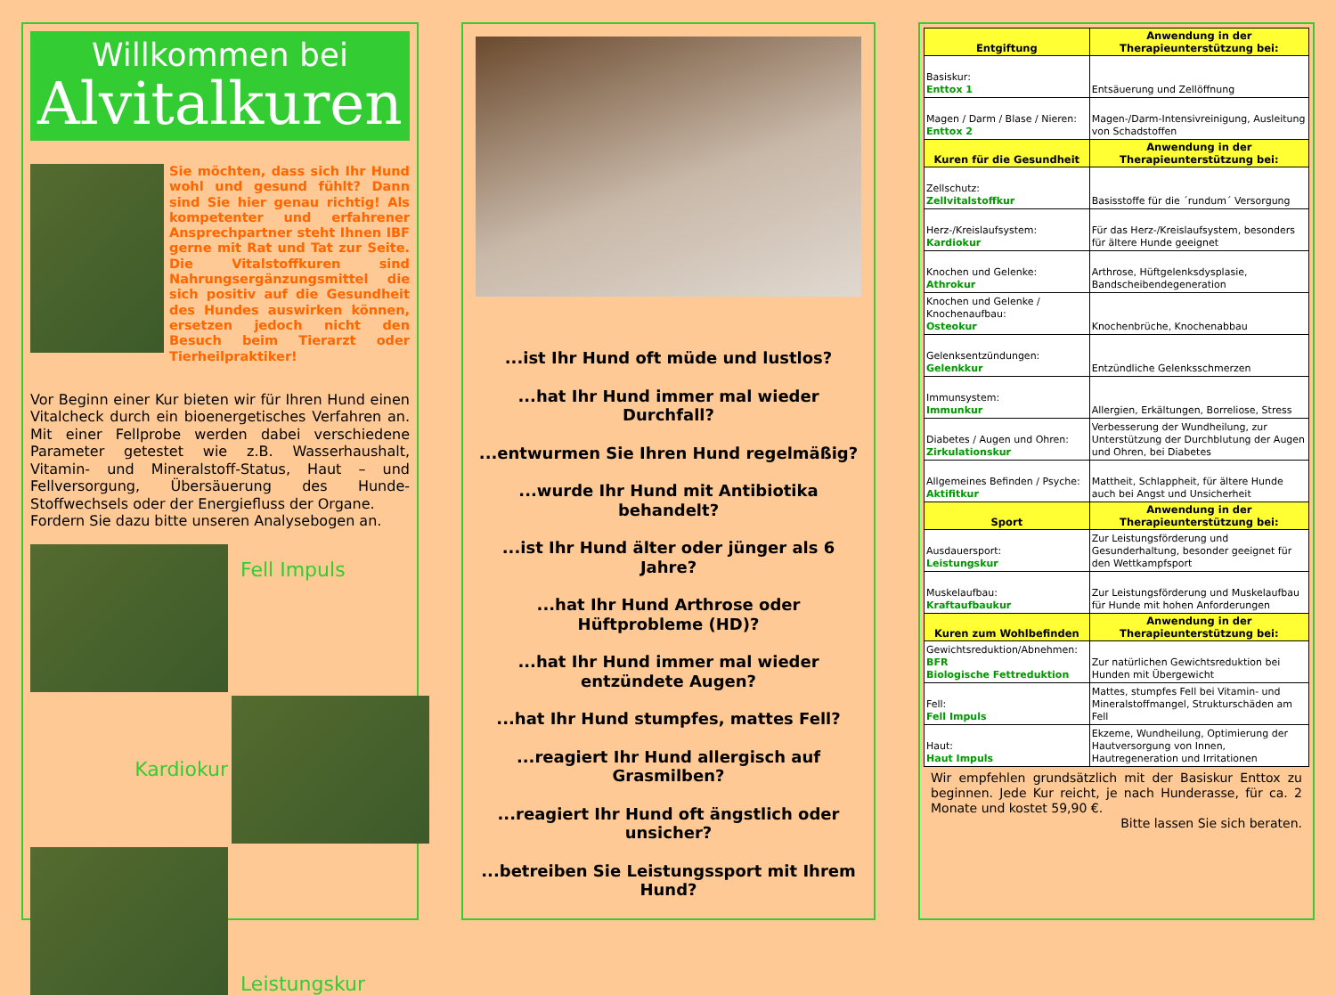Willkommen bei
Alvitalkuren
Sie möchten, dass sich Ihr Hund wohl und gesund fühlt? Dann sind Sie hier genau richtig! Als kompetenter und erfahrener Ansprechpartner steht Ihnen IBF gerne mit Rat und Tat zur Seite. Die Vitalstoffkuren sind Nahrungs­ergänzungsmittel die sich positiv auf die Gesundheit des Hundes auswirken können, ersetzen jedoch nicht den Besuch beim Tierarzt oder Tierheilpraktiker!
Vor Beginn einer Kur bieten wir für Ihren Hund einen Vitalcheck durch ein bioenergetisches Verfahren an. Mit einer Fellprobe werden dabei verschiedene Parameter getestet wie z.B. Wasserhaushalt, Vitamin- und Mineralstoff-Status, Haut – und Fellversorgung, Übersäuerung des Hunde-Stoffwechsels oder der Energiefluss der Organe.
Fordern Sie dazu bitte unseren Analysebogen an.
Fell Impuls
Kardiokur
Leistungskur
...ist Ihr Hund oft müde und lustlos?
...hat Ihr Hund immer mal wieder Durchfall?
...entwurmen Sie Ihren Hund regelmäßig?
...wurde Ihr Hund mit Antibiotika behandelt?
...ist Ihr Hund älter oder jünger als 6 Jahre?
...hat Ihr Hund Arthrose oder Hüftprobleme (HD)?
...hat Ihr Hund immer mal wieder entzündete Augen?
...hat Ihr Hund stumpfes, mattes Fell?
...reagiert Ihr Hund allergisch auf Grasmilben?
...reagiert Ihr Hund oft ängstlich oder unsicher?
...betreiben Sie Leistungssport mit Ihrem Hund?
| Entgiftung | Anwendung in der Therapieunterstützung bei: |
| --- | --- |
| Basiskur: Enttox 1 | Entsäuerung und Zellöffnung |
| Magen / Darm / Blase / Nieren: Enttox 2 | Magen-/Darm-Intensivreinigung, Ausleitung von Schadstoffen |
| Kuren für die Gesundheit | Anwendung in der Therapieunterstützung bei: |
| Zellschutz: Zellvitalstoffkur | Basisstoffe für die ´rundum´ Versorgung |
| Herz-/Kreislaufsystem: Kardiokur | Für das Herz-/Kreislaufsystem, besonders für ältere Hunde geeignet |
| Knochen und Gelenke: Athrokur | Arthrose, Hüftgelenksdysplasie, Bandscheibendegeneration |
| Knochen und Gelenke / Knochenaufbau: Osteokur | Knochenbrüche, Knochenabbau |
| Gelenksentzündungen: Gelenkkur | Entzündliche Gelenksschmerzen |
| Immunsystem: Immunkur | Allergien, Erkältungen, Borreliose, Stress |
| Diabetes / Augen und Ohren: Zirkulationskur | Verbesserung der Wundheilung, zur Unterstützung der Durchblutung der Augen und Ohren, bei Diabetes |
| Allgemeines Befinden / Psyche: Aktifitkur | Mattheit, Schlappheit, für ältere Hunde auch bei Angst und Unsicherheit |
| Sport | Anwendung in der Therapieunterstützung bei: |
| Ausdauersport: Leistungskur | Zur Leistungsförderung und Gesunderhaltung, besonder geeignet für den Wettkampfsport |
| Muskelaufbau: Kraftaufbaukur | Zur Leistungsförderung und Muskelaufbau für Hunde mit hohen Anforderungen |
| Kuren zum Wohlbefinden | Anwendung in der Therapieunterstützung bei: |
| Gewichtsreduktion/Abnehmen: BFR Biologische Fettreduktion | Zur natürlichen Gewichtsreduktion bei Hunden mit Übergewicht |
| Fell: Fell Impuls | Mattes, stumpfes Fell bei Vitamin- und Mineralstoffmangel, Strukturschäden am Fell |
| Haut: Haut Impuls | Ekzeme, Wundheilung, Optimierung der Hautversorgung von Innen, Hautregeneration und Irritationen |
Wir empfehlen grundsätzlich mit der Basiskur Enttox zu beginnen. Jede Kur reicht, je nach Hunderasse, für ca. 2 Monate und kostet 59,90 €.
Bitte lassen Sie sich beraten.